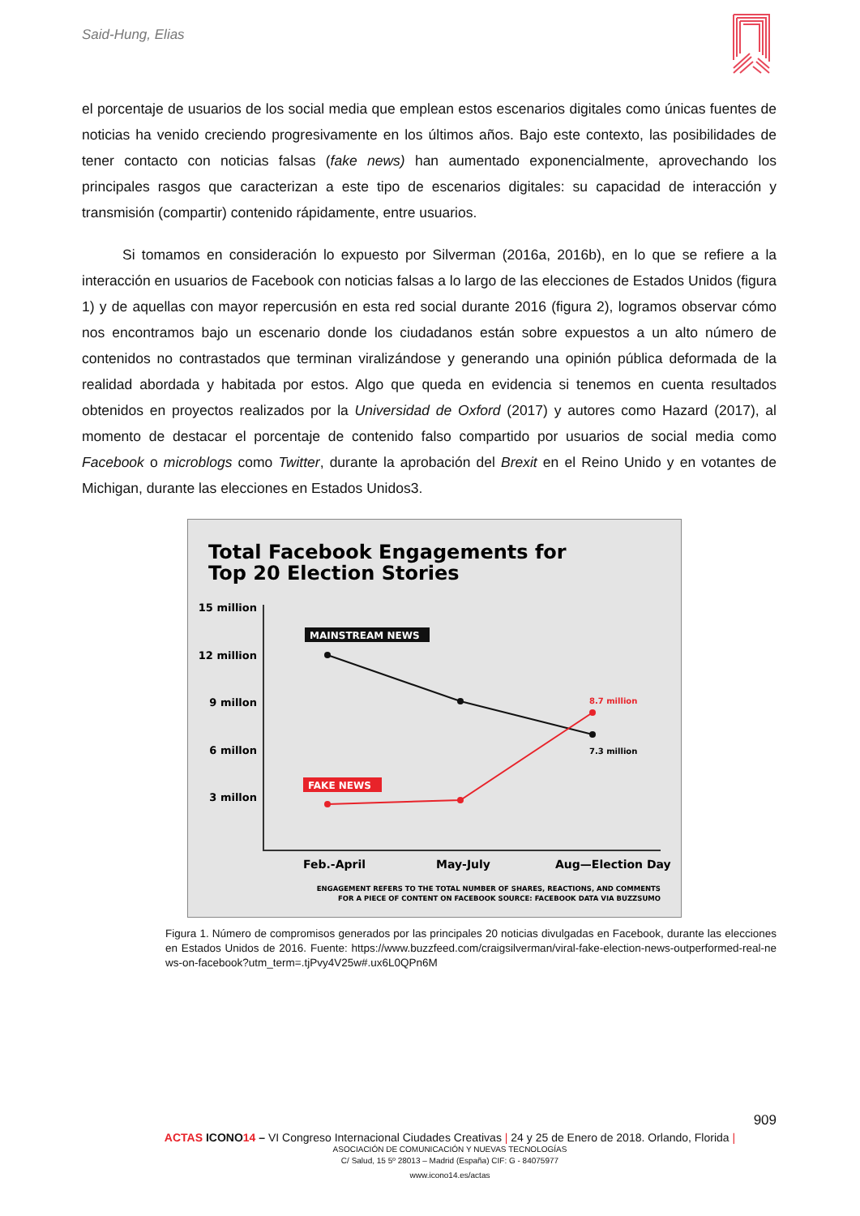Said-Hung, Elias
el porcentaje de usuarios de los social media que emplean estos escenarios digitales como únicas fuentes de noticias ha venido creciendo progresivamente en los últimos años. Bajo este contexto, las posibilidades de tener contacto con noticias falsas (fake news) han aumentado exponencialmente, aprovechando los principales rasgos que caracterizan a este tipo de escenarios digitales: su capacidad de interacción y transmisión (compartir) contenido rápidamente, entre usuarios.
Si tomamos en consideración lo expuesto por Silverman (2016a, 2016b), en lo que se refiere a la interacción en usuarios de Facebook con noticias falsas a lo largo de las elecciones de Estados Unidos (figura 1) y de aquellas con mayor repercusión en esta red social durante 2016 (figura 2), logramos observar cómo nos encontramos bajo un escenario donde los ciudadanos están sobre expuestos a un alto número de contenidos no contrastados que terminan viralizándose y generando una opinión pública deformada de la realidad abordada y habitada por estos. Algo que queda en evidencia si tenemos en cuenta resultados obtenidos en proyectos realizados por la Universidad de Oxford (2017) y autores como Hazard (2017), al momento de destacar el porcentaje de contenido falso compartido por usuarios de social media como Facebook o microblogs como Twitter, durante la aprobación del Brexit en el Reino Unido y en votantes de Michigan, durante las elecciones en Estados Unidos3.
Total Facebook Engagements for
Top 20 Election Stories
15 million
12 million
9 millon
6 millon
3 millon
MAINSTREAM NEWS
FAKE NEWS
8.7 million
7.3 million
Feb.-April
May-July
Aug—Election Day
ENGAGEMENT REFERS TO THE TOTAL NUMBER OF SHARES, REACTIONS, AND COMMENTS
FOR A PIECE OF CONTENT ON FACEBOOK SOURCE: FACEBOOK DATA VIA BUZZSUMO
Figura 1. Número de compromisos generados por las principales 20 noticias divulgadas en Facebook, durante las elecciones en Estados Unidos de 2016. Fuente: https://www.buzzfeed.com/craigsilverman/viral-fake-election-news-outperformed-real-news-on-facebook?utm_term=.tjPvy4V25w#.ux6L0QPn6M
909
ACTAS ICONO 14 – VI Congreso Internacional Ciudades Creativas | 24 y 25 de Enero de 2018. Orlando, Florida |
ASOCIACIÓN DE COMUNICACIÓN Y NUEVAS TECNOLOGÍAS
C/ Salud, 15 5º 28013 – Madrid (España) CIF: G - 84075977
www.icono14.es/actas